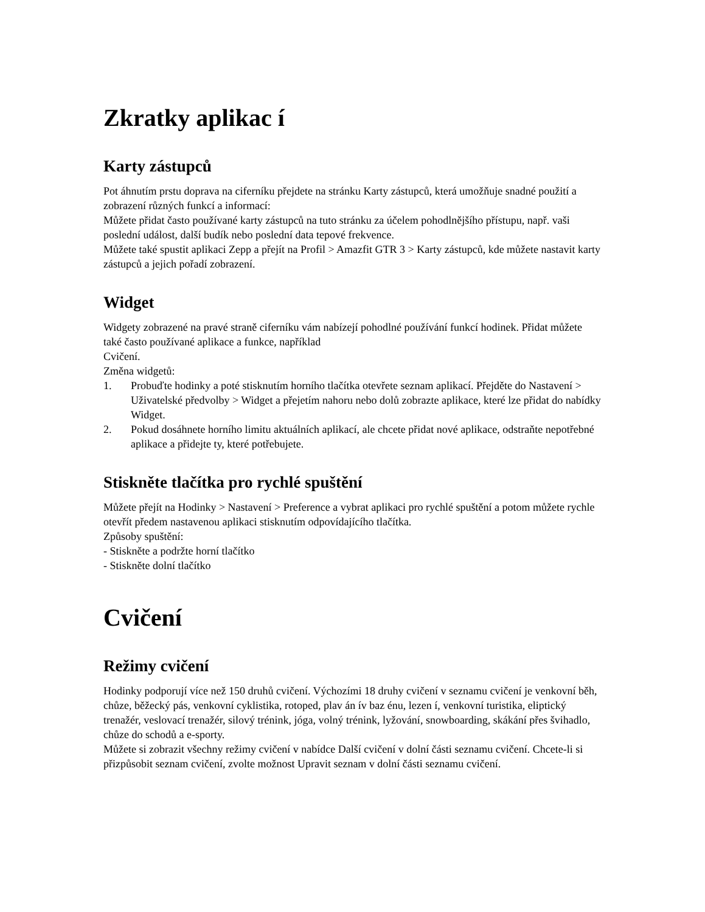Zkratky aplikac í
Karty zástupců
Pot áhnutím prstu doprava na ciferníku přejdete na stránku Karty zástupců, která umožňuje snadné použití a zobrazení různých funkcí a informací:
Můžete přidat často používané karty zástupců na tuto stránku za účelem pohodlnějšího přístupu, např. vaši poslední událost, další budík nebo poslední data tepové frekvence.
Můžete také spustit aplikaci Zepp a přejít na Profil > Amazfit GTR 3 > Karty zástupců, kde můžete nastavit karty zástupců a jejich pořadí zobrazení.
Widget
Widgety zobrazené na pravé straně ciferníku vám nabízejí pohodlné používání funkcí hodinek. Přidat můžete také často používané aplikace a funkce, například
Cvičení.
Změna widgetů:
1. Probuďte hodinky a poté stisknutím horního tlačítka otevřete seznam aplikací. Přejděte do Nastavení > Uživatelské předvolby > Widget a přejetím nahoru nebo dolů zobrazte aplikace, které lze přidat do nabídky Widget.
2. Pokud dosáhnete horního limitu aktuálních aplikací, ale chcete přidat nové aplikace, odstraňte nepotřebné aplikace a přidejte ty, které potřebujete.
Stiskněte tlačítka pro rychlé spuštění
Můžete přejít na Hodinky > Nastavení > Preference a vybrat aplikaci pro rychlé spuštění a potom můžete rychle otevřít předem nastavenou aplikaci stisknutím odpovídajícího tlačítka.
Způsoby spuštění:
- Stiskněte a podržte horní tlačítko
- Stiskněte dolní tlačítko
Cvičení
Režimy cvičení
Hodinky podporují více než 150 druhů cvičení. Výchozími 18 druhy cvičení v seznamu cvičení je venkovní běh, chůze, běžecký pás, venkovní cyklistika, rotoped, plav án ív baz énu, lezen í, venkovní turistika, eliptický trenažér, veslovací trenažér, silový trénink, jóga, volný trénink, lyžování, snowboarding, skákání přes švihadlo, chůze do schodů a e-sporty.
Můžete si zobrazit všechny režimy cvičení v nabídce Další cvičení v dolní části seznamu cvičení. Chcete-li si přizpůsobit seznam cvičení, zvolte možnost Upravit seznam v dolní části seznamu cvičení.